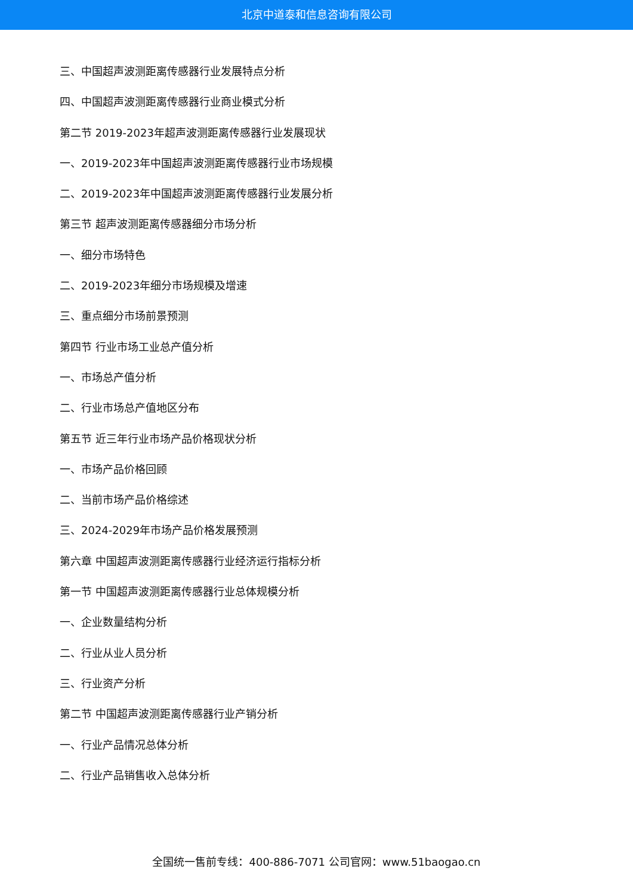北京中道泰和信息咨询有限公司
三、中国超声波测距离传感器行业发展特点分析
四、中国超声波测距离传感器行业商业模式分析
第二节 2019-2023年超声波测距离传感器行业发展现状
一、2019-2023年中国超声波测距离传感器行业市场规模
二、2019-2023年中国超声波测距离传感器行业发展分析
第三节 超声波测距离传感器细分市场分析
一、细分市场特色
二、2019-2023年细分市场规模及增速
三、重点细分市场前景预测
第四节 行业市场工业总产值分析
一、市场总产值分析
二、行业市场总产值地区分布
第五节 近三年行业市场产品价格现状分析
一、市场产品价格回顾
二、当前市场产品价格综述
三、2024-2029年市场产品价格发展预测
第六章 中国超声波测距离传感器行业经济运行指标分析
第一节 中国超声波测距离传感器行业总体规模分析
一、企业数量结构分析
二、行业从业人员分析
三、行业资产分析
第二节 中国超声波测距离传感器行业产销分析
一、行业产品情况总体分析
二、行业产品销售收入总体分析
全国统一售前专线：400-886-7071 公司官网：www.51baogao.cn